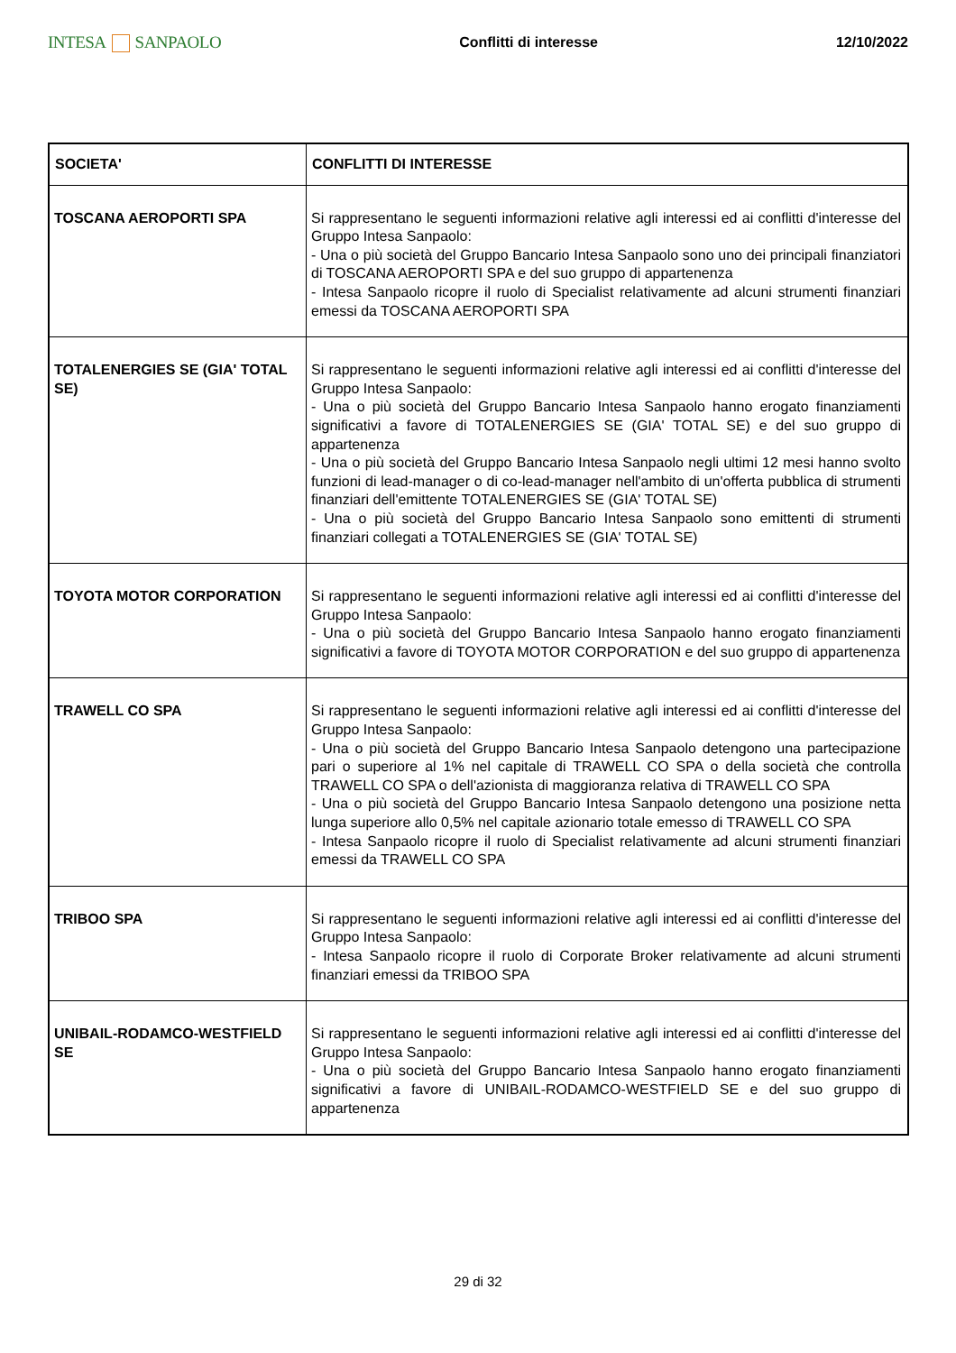INTESA SANPAOLO
Conflitti di interesse 12/10/2022
| SOCIETA' | CONFLITTI DI INTERESSE |
| --- | --- |
| TOSCANA AEROPORTI SPA | Si rappresentano le seguenti informazioni relative agli interessi ed ai conflitti d'interesse del Gruppo Intesa Sanpaolo: - Una o più società del Gruppo Bancario Intesa Sanpaolo sono uno dei principali finanziatori di TOSCANA AEROPORTI SPA e del suo gruppo di appartenenza - Intesa Sanpaolo ricopre il ruolo di Specialist relativamente ad alcuni strumenti finanziari emessi da TOSCANA AEROPORTI SPA |
| TOTALENERGIES SE (GIA' TOTAL SE) | Si rappresentano le seguenti informazioni relative agli interessi ed ai conflitti d'interesse del Gruppo Intesa Sanpaolo: - Una o più società del Gruppo Bancario Intesa Sanpaolo hanno erogato finanziamenti significativi a favore di TOTALENERGIES SE (GIA' TOTAL SE) e del suo gruppo di appartenenza - Una o più società del Gruppo Bancario Intesa Sanpaolo negli ultimi 12 mesi hanno svolto funzioni di lead-manager o di co-lead-manager nell'ambito di un'offerta pubblica di strumenti finanziari dell'emittente TOTALENERGIES SE (GIA' TOTAL SE) - Una o più società del Gruppo Bancario Intesa Sanpaolo sono emittenti di strumenti finanziari collegati a TOTALENERGIES SE (GIA' TOTAL SE) |
| TOYOTA MOTOR CORPORATION | Si rappresentano le seguenti informazioni relative agli interessi ed ai conflitti d'interesse del Gruppo Intesa Sanpaolo: - Una o più società del Gruppo Bancario Intesa Sanpaolo hanno erogato finanziamenti significativi a favore di TOYOTA MOTOR CORPORATION e del suo gruppo di appartenenza |
| TRAWELL CO SPA | Si rappresentano le seguenti informazioni relative agli interessi ed ai conflitti d'interesse del Gruppo Intesa Sanpaolo: - Una o più società del Gruppo Bancario Intesa Sanpaolo detengono una partecipazione pari o superiore al 1% nel capitale di TRAWELL CO SPA o della società che controlla TRAWELL CO SPA o dell'azionista di maggioranza relativa di TRAWELL CO SPA - Una o più società del Gruppo Bancario Intesa Sanpaolo detengono una posizione netta lunga superiore allo 0,5% nel capitale azionario totale emesso di TRAWELL CO SPA - Intesa Sanpaolo ricopre il ruolo di Specialist relativamente ad alcuni strumenti finanziari emessi da TRAWELL CO SPA |
| TRIBOO SPA | Si rappresentano le seguenti informazioni relative agli interessi ed ai conflitti d'interesse del Gruppo Intesa Sanpaolo: - Intesa Sanpaolo ricopre il ruolo di Corporate Broker relativamente ad alcuni strumenti finanziari emessi da TRIBOO SPA |
| UNIBAIL-RODAMCO-WESTFIELD SE | Si rappresentano le seguenti informazioni relative agli interessi ed ai conflitti d'interesse del Gruppo Intesa Sanpaolo: - Una o più società del Gruppo Bancario Intesa Sanpaolo hanno erogato finanziamenti significativi a favore di UNIBAIL-RODAMCO-WESTFIELD SE e del suo gruppo di appartenenza |
29 di 32